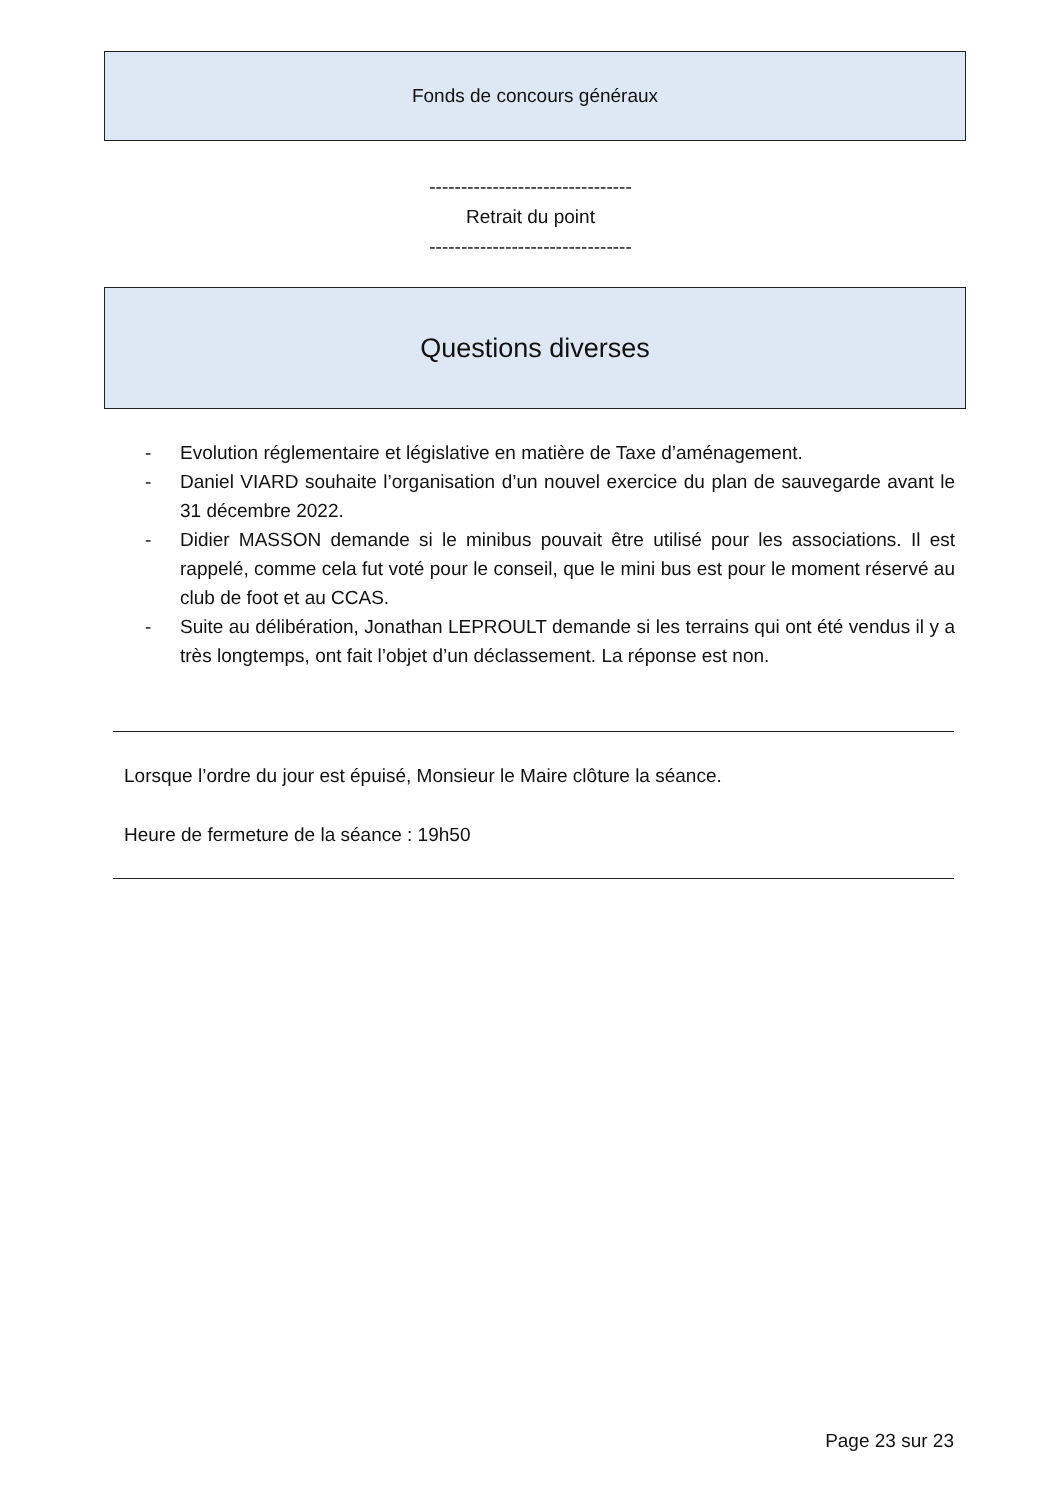Fonds de concours généraux
--------------------------------
Retrait du point
--------------------------------
Questions diverses
- Evolution réglementaire et législative en matière de Taxe d’aménagement.
- Daniel VIARD souhaite l’organisation d’un nouvel exercice du plan de sauvegarde avant le 31 décembre 2022.
- Didier MASSON demande si le minibus pouvait être utilisé pour les associations. Il est rappelé, comme cela fut voté pour le conseil, que le mini bus est pour le moment réservé au club de foot et au CCAS.
- Suite au délibération, Jonathan LEPROULT demande si les terrains qui ont été vendus il y a très longtemps, ont fait l’objet d’un déclassement. La réponse est non.
Lorsque l’ordre du jour est épuisé, Monsieur le Maire clôture la séance.
Heure de fermeture de la séance : 19h50
Page 23 sur 23